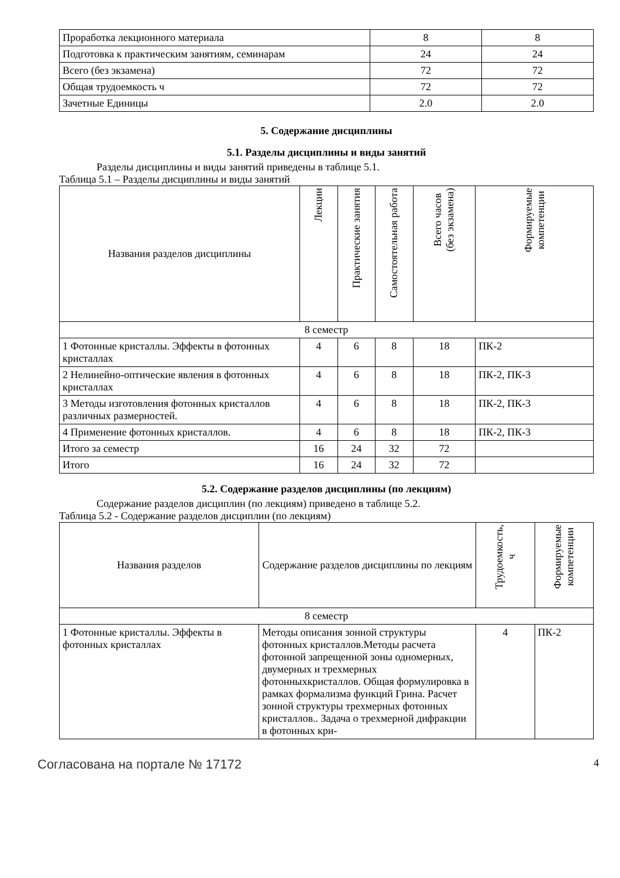| Проработка лекционного материала | 8 | 8 |
| Подготовка к практическим занятиям, семинарам | 24 | 24 |
| Всего (без экзамена) | 72 | 72 |
| Общая трудоемкость ч | 72 | 72 |
| Зачетные Единицы | 2.0 | 2.0 |
5. Содержание дисциплины
5.1. Разделы дисциплины и виды занятий
Разделы дисциплины и виды занятий приведены в таблице 5.1.
Таблица 5.1 – Разделы дисциплины и виды занятий
| Названия разделов дисциплины | Лекции | Практические занятия | Самостоятельная работа | Всего часов (без экзамена) | Формируемые компетенции |
| --- | --- | --- | --- | --- | --- |
| 8 семестр | | | | | |
| 1 Фотонные кристаллы. Эффекты в фотонных кристаллах | 4 | 6 | 8 | 18 | ПК-2 |
| 2 Нелинейно-оптические явления в фотонных кристаллах | 4 | 6 | 8 | 18 | ПК-2, ПК-3 |
| 3 Методы изготовления фотонных кристаллов различных размерностей. | 4 | 6 | 8 | 18 | ПК-2, ПК-3 |
| 4 Применение фотонных кристаллов. | 4 | 6 | 8 | 18 | ПК-2, ПК-3 |
| Итого за семестр | 16 | 24 | 32 | 72 | |
| Итого | 16 | 24 | 32 | 72 | |
5.2. Содержание разделов дисциплины (по лекциям)
Содержание разделов дисциплин (по лекциям) приведено в таблице 5.2.
Таблица 5.2 - Содержание разделов дисциплин (по лекциям)
| Названия разделов | Содержание разделов дисциплины по лекциям | Трудоемкость, ч | Формируемые компетенции |
| --- | --- | --- | --- |
| 8 семестр | | | |
| 1 Фотонные кристаллы. Эффекты в фотонных кристаллах | Методы описания зонной структуры фотонных кристаллов.Методы расчета фотонной запрещенной зоны одномерных, двумерных и трехмерных фотонныхкристаллов. Общая формулировка в рамках формализма функций Грина. Расчет зонной структуры трехмерных фотонных кристаллов.. Задача о трехмерной дифракции в фотонных кри- | 4 | ПК-2 |
Согласована на портале № 17172 4